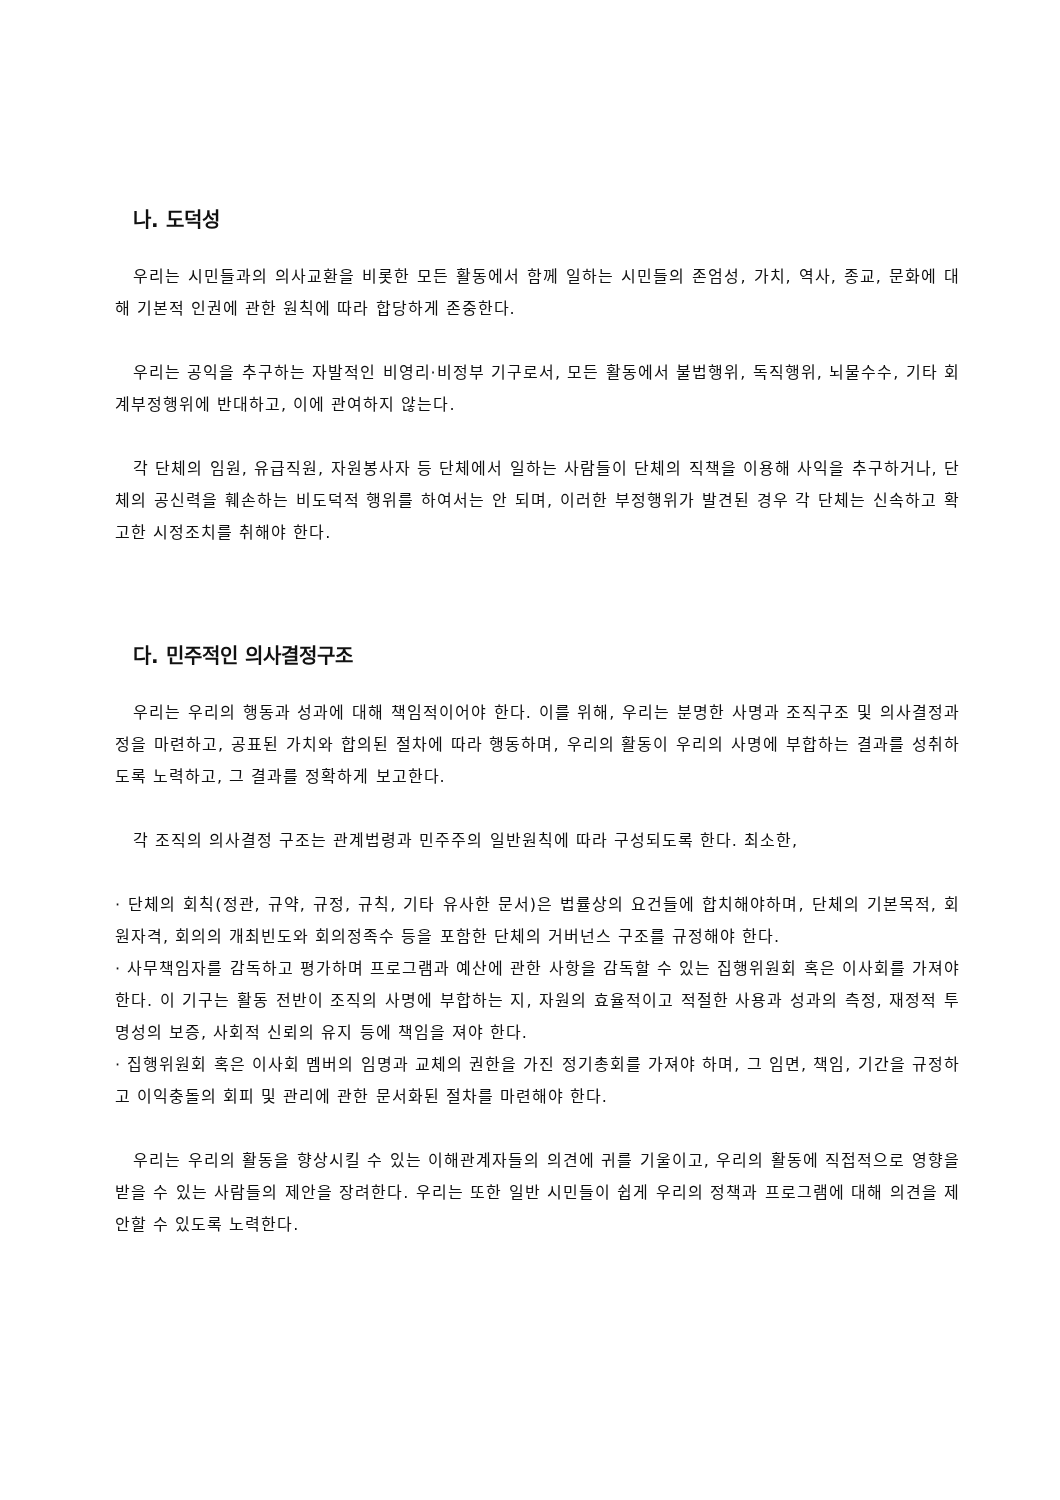나. 도덕성
우리는 시민들과의 의사교환을 비롯한 모든 활동에서 함께 일하는 시민들의 존엄성, 가치, 역사, 종교, 문화에 대해 기본적 인권에 관한 원칙에 따라 합당하게 존중한다.
우리는 공익을 추구하는 자발적인 비영리·비정부 기구로서, 모든 활동에서 불법행위, 독직행위, 뇌물수수, 기타 회계부정행위에 반대하고, 이에 관여하지 않는다.
각 단체의 임원, 유급직원, 자원봉사자 등 단체에서 일하는 사람들이 단체의 직책을 이용해 사익을 추구하거나, 단체의 공신력을 훼손하는 비도덕적 행위를 하여서는 안 되며, 이러한 부정행위가 발견된 경우 각 단체는 신속하고 확고한 시정조치를 취해야 한다.
다. 민주적인 의사결정구조
우리는 우리의 행동과 성과에 대해 책임적이어야 한다. 이를 위해, 우리는 분명한 사명과 조직구조 및 의사결정과정을 마련하고, 공표된 가치와 합의된 절차에 따라 행동하며, 우리의 활동이 우리의 사명에 부합하는 결과를 성취하도록 노력하고, 그 결과를 정확하게 보고한다.
각 조직의 의사결정 구조는 관계법령과 민주주의 일반원칙에 따라 구성되도록 한다. 최소한,
· 단체의 회칙(정관, 규약, 규정, 규칙, 기타 유사한 문서)은 법률상의 요건들에 합치해야하며, 단체의 기본목적, 회원자격, 회의의 개최빈도와 회의정족수 등을 포함한 단체의 거버넌스 구조를 규정해야 한다.
· 사무책임자를 감독하고 평가하며 프로그램과 예산에 관한 사항을 감독할 수 있는 집행위원회 혹은 이사회를 가져야 한다. 이 기구는 활동 전반이 조직의 사명에 부합하는 지, 자원의 효율적이고 적절한 사용과 성과의 측정, 재정적 투명성의 보증, 사회적 신뢰의 유지 등에 책임을 져야 한다.
· 집행위원회 혹은 이사회 멤버의 임명과 교체의 권한을 가진 정기총회를 가져야 하며, 그 임면, 책임, 기간을 규정하고 이익충돌의 회피 및 관리에 관한 문서화된 절차를 마련해야 한다.
우리는 우리의 활동을 향상시킬 수 있는 이해관계자들의 의견에 귀를 기울이고, 우리의 활동에 직접적으로 영향을 받을 수 있는 사람들의 제안을 장려한다. 우리는 또한 일반 시민들이 쉽게 우리의 정책과 프로그램에 대해 의견을 제안할 수 있도록 노력한다.